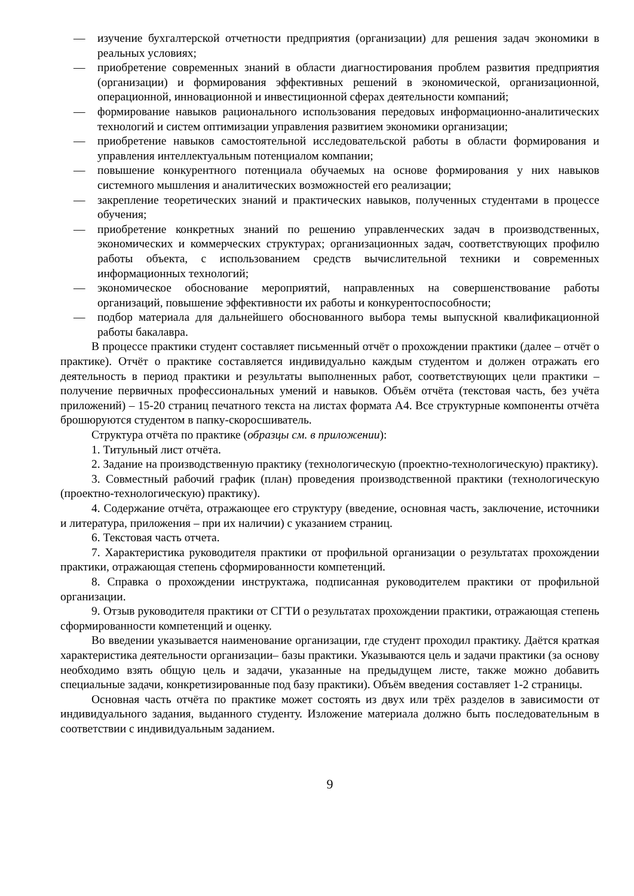— изучение бухгалтерской отчетности предприятия (организации) для решения задач экономики в реальных условиях;
— приобретение современных знаний в области диагностирования проблем развития предприятия (организации) и формирования эффективных решений в экономической, организационной, операционной, инновационной и инвестиционной сферах деятельности компаний;
— формирование навыков рационального использования передовых информационно-аналитических технологий и систем оптимизации управления развитием экономики организации;
— приобретение навыков самостоятельной исследовательской работы в области формирования и управления интеллектуальным потенциалом компании;
— повышение конкурентного потенциала обучаемых на основе формирования у них навыков системного мышления и аналитических возможностей его реализации;
— закрепление теоретических знаний и практических навыков, полученных студентами в процессе обучения;
— приобретение конкретных знаний по решению управленческих задач в производственных, экономических и коммерческих структурах; организационных задач, соответствующих профилю работы объекта, с использованием средств вычислительной техники и современных информационных технологий;
— экономическое обоснование мероприятий, направленных на совершенствование работы организаций, повышение эффективности их работы и конкурентоспособности;
— подбор материала для дальнейшего обоснованного выбора темы выпускной квалификационной работы бакалавра.
В процессе практики студент составляет письменный отчёт о прохождении практики (далее – отчёт о практике). Отчёт о практике составляется индивидуально каждым студентом и должен отражать его деятельность в период практики и результаты выполненных работ, соответствующих цели практики – получение первичных профессиональных умений и навыков. Объём отчёта (текстовая часть, без учёта приложений) – 15-20 страниц печатного текста на листах формата А4. Все структурные компоненты отчёта брошюруются студентом в папку-скоросшиватель.
Структура отчёта по практике (образцы см. в приложении):
1. Титульный лист отчёта.
2. Задание на производственную практику (технологическую (проектно-технологическую) практику).
3. Совместный рабочий график (план) проведения производственной практики (технологическую (проектно-технологическую) практику).
4. Содержание отчёта, отражающее его структуру (введение, основная часть, заключение, источники и литература, приложения – при их наличии) с указанием страниц.
6. Текстовая часть отчета.
7. Характеристика руководителя практики от профильной организации о результатах прохождении практики, отражающая степень сформированности компетенций.
8. Справка о прохождении инструктажа, подписанная руководителем практики от профильной организации.
9. Отзыв руководителя практики от СГТИ о результатах прохождении практики, отражающая степень сформированности компетенций и оценку.
Во введении указывается наименование организации, где студент проходил практику. Даётся краткая характеристика деятельности организации– базы практики. Указываются цель и задачи практики (за основу необходимо взять общую цель и задачи, указанные на предыдущем листе, также можно добавить специальные задачи, конкретизированные под базу практики). Объём введения составляет 1-2 страницы.
Основная часть отчёта по практике может состоять из двух или трёх разделов в зависимости от индивидуального задания, выданного студенту. Изложение материала должно быть последовательным в соответствии с индивидуальным заданием.
9